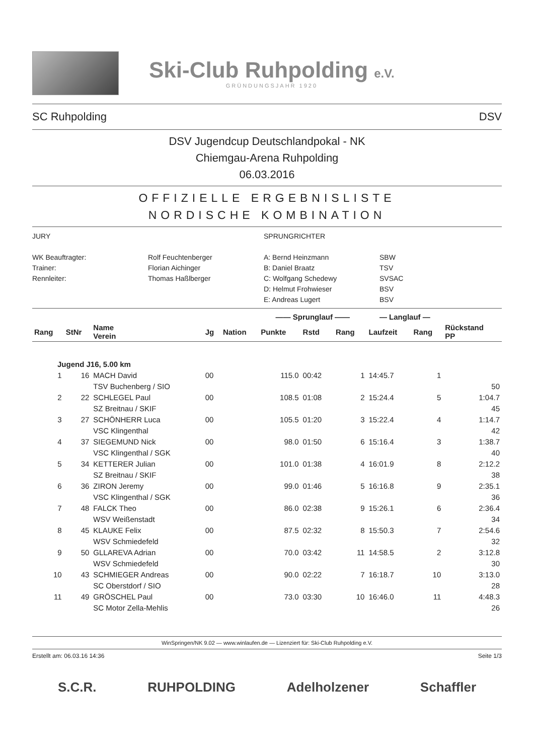Ski-Club Ruhpolding e.V.
GRÜNDUNGSJAHR 1920
SC Ruhpolding DSV
DSV Jugendcup Deutschlandpokal - NK
Chiemgau-Arena Ruhpolding
06.03.2016
OFFIZIELLE ERGEBNISLISTE
NORDISCHE KOMBINATION
JURY
SPRUNGRICHTER
WK Beauftragter:
Rolf Feuchtenberger
A: Bernd Heinzmann
SBW
Trainer:
Florian Aichinger
B: Daniel Braatz
TSV
Rennleiter:
Thomas Haßlberger
C: Wolfgang Schedewy
SVSAC
D: Helmut Frohwieser
BSV
E: Andreas Lugert
BSV
| | | | | | —— Sprunglauf —— | | | — Langlauf — | | |
| --- | --- | --- | --- | --- | --- | --- | --- | --- | --- | --- |
| Rang | StNr | Name Verein | Jg | Nation | Punkte | Rstd | Rang | Laufzeit | Rang | Rückstand PP |
| Jugend J16, 5.00 km | | | | | | | | | | |
| 1 | 16 | MACH David | 00 | | 115.0 | 00:42 | 1 | 14:45.7 | 1 | |
| | | TSV Buchenberg / SIO | | | | | | | | 50 |
| 2 | 22 | SCHLEGEL Paul | 00 | | 108.5 | 01:08 | 2 | 15:24.4 | 5 | 1:04.7 |
| | | SZ Breitnau / SKIF | | | | | | | | 45 |
| 3 | 27 | SCHÖNHERR Luca | 00 | | 105.5 | 01:20 | 3 | 15:22.4 | 4 | 1:14.7 |
| | | VSC Klingenthal | | | | | | | | 42 |
| 4 | 37 | SIEGEMUND Nick | 00 | | 98.0 | 01:50 | 6 | 15:16.4 | 3 | 1:38.7 |
| | | VSC Klingenthal / SGK | | | | | | | | 40 |
| 5 | 34 | KETTERER Julian | 00 | | 101.0 | 01:38 | 4 | 16:01.9 | 8 | 2:12.2 |
| | | SZ Breitnau / SKIF | | | | | | | | 38 |
| 6 | 36 | ZIRON Jeremy | 00 | | 99.0 | 01:46 | 5 | 16:16.8 | 9 | 2:35.1 |
| | | VSC Klingenthal / SGK | | | | | | | | 36 |
| 7 | 48 | FALCK Theo | 00 | | 86.0 | 02:38 | 9 | 15:26.1 | 6 | 2:36.4 |
| | | WSV Weißenstadt | | | | | | | | 34 |
| 8 | 45 | KLAUKE Felix | 00 | | 87.5 | 02:32 | 8 | 15:50.3 | 7 | 2:54.6 |
| | | WSV Schmiedefeld | | | | | | | | 32 |
| 9 | 50 | GLLAREVA Adrian | 00 | | 70.0 | 03:42 | 11 | 14:58.5 | 2 | 3:12.8 |
| | | WSV Schmiedefeld | | | | | | | | 30 |
| 10 | 43 | SCHMIEGER Andreas | 00 | | 90.0 | 02:22 | 7 | 16:18.7 | 10 | 3:13.0 |
| | | SC Oberstdorf / SIO | | | | | | | | 28 |
| 11 | 49 | GRÖSCHEL Paul | 00 | | 73.0 | 03:30 | 10 | 16:46.0 | 11 | 4:48.3 |
| | | SC Motor Zella-Mehlis | | | | | | | | 26 |
WinSpringen/NK 9.02 — www.winlaufen.de — Lizenziert für: Ski-Club Ruhpolding e.V.
Erstellt am: 06.03.16 14:36 Seite 1/3
S.C.R. RUHPOLDING Adelholzener Schaffler